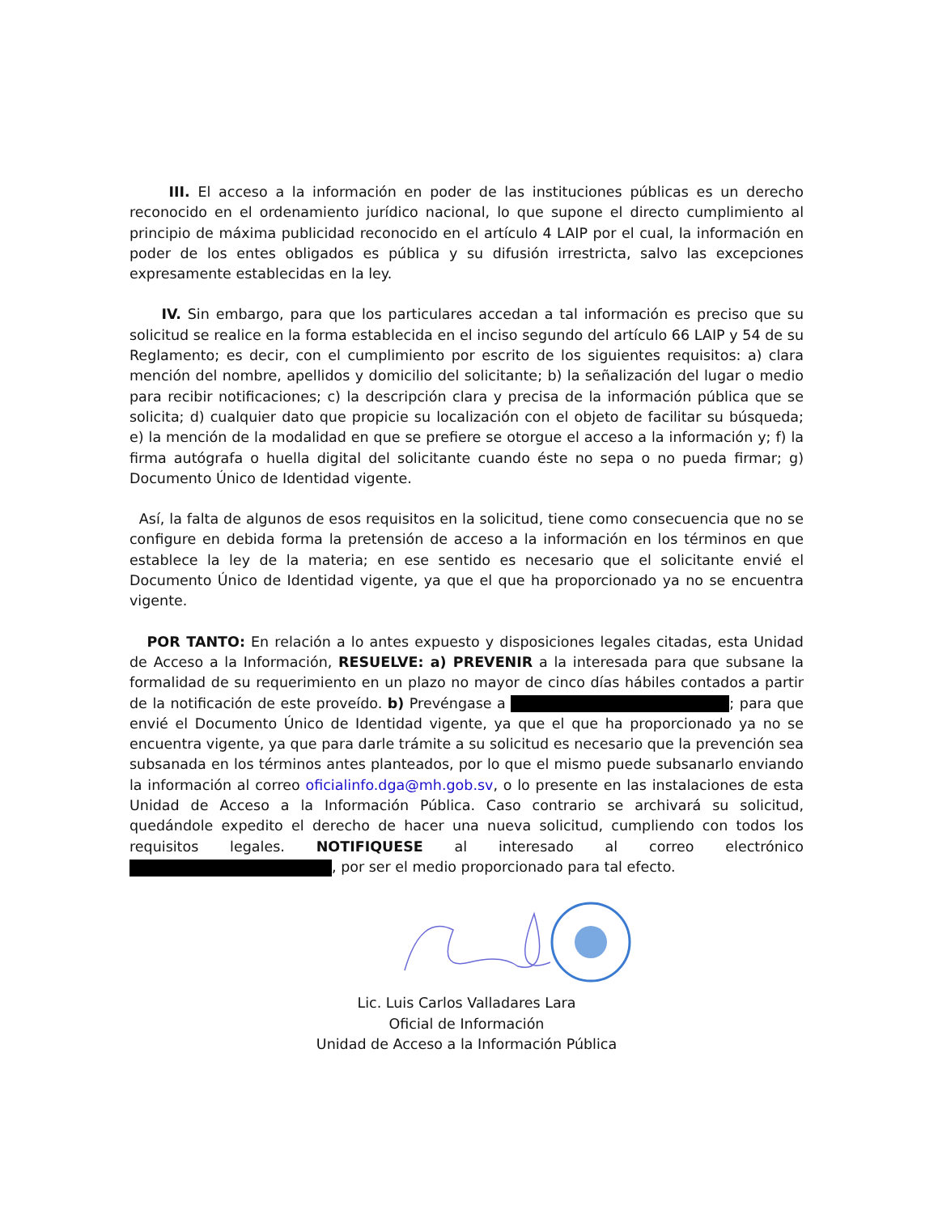III. El acceso a la información en poder de las instituciones públicas es un derecho reconocido en el ordenamiento jurídico nacional, lo que supone el directo cumplimiento al principio de máxima publicidad reconocido en el artículo 4 LAIP por el cual, la información en poder de los entes obligados es pública y su difusión irrestricta, salvo las excepciones expresamente establecidas en la ley.
IV. Sin embargo, para que los particulares accedan a tal información es preciso que su solicitud se realice en la forma establecida en el inciso segundo del artículo 66 LAIP y 54 de su Reglamento; es decir, con el cumplimiento por escrito de los siguientes requisitos: a) clara mención del nombre, apellidos y domicilio del solicitante; b) la señalización del lugar o medio para recibir notificaciones; c) la descripción clara y precisa de la información pública que se solicita; d) cualquier dato que propicie su localización con el objeto de facilitar su búsqueda; e) la mención de la modalidad en que se prefiere se otorgue el acceso a la información y; f) la firma autógrafa o huella digital del solicitante cuando éste no sepa o no pueda firmar; g) Documento Único de Identidad vigente.
Así, la falta de algunos de esos requisitos en la solicitud, tiene como consecuencia que no se configure en debida forma la pretensión de acceso a la información en los términos en que establece la ley de la materia; en ese sentido es necesario que el solicitante envié el Documento Único de Identidad vigente, ya que el que ha proporcionado ya no se encuentra vigente.
POR TANTO: En relación a lo antes expuesto y disposiciones legales citadas, esta Unidad de Acceso a la Información, RESUELVE: a) PREVENIR a la interesada para que subsane la formalidad de su requerimiento en un plazo no mayor de cinco días hábiles contados a partir de la notificación de este proveído. b) Prevéngase a ; para que envié el Documento Único de Identidad vigente, ya que el que ha proporcionado ya no se encuentra vigente, ya que para darle trámite a su solicitud es necesario que la prevención sea subsanada en los términos antes planteados, por lo que el mismo puede subsanarlo enviando la información al correo oficialinfo.dga@mh.gob.sv, o lo presente en las instalaciones de esta Unidad de Acceso a la Información Pública. Caso contrario se archivará su solicitud, quedándole expedito el derecho de hacer una nueva solicitud, cumpliendo con todos los requisitos legales. NOTIFIQUESE al interesado al correo electrónico , por ser el medio proporcionado para tal efecto.
Lic. Luis Carlos Valladares Lara
Oficial de Información
Unidad de Acceso a la Información Pública